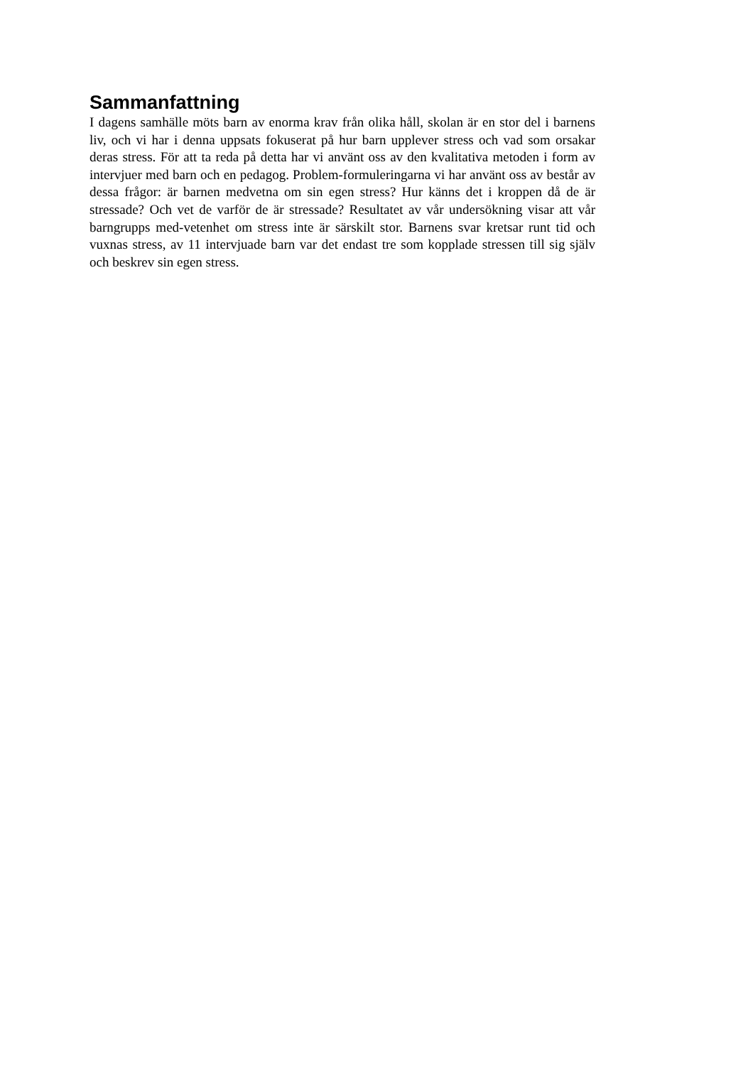Sammanfattning
I dagens samhälle möts barn av enorma krav från olika håll, skolan är en stor del i barnens liv, och vi har i denna uppsats fokuserat på hur barn upplever stress och vad som orsakar deras stress. För att ta reda på detta har vi använt oss av den kvalitativa metoden i form av intervjuer med barn och en pedagog. Problem-formuleringarna vi har använt oss av består av dessa frågor: är barnen medvetna om sin egen stress? Hur känns det i kroppen då de är stressade? Och vet de varför de är stressade? Resultatet av vår undersökning visar att vår barngrupps med-vetenhet om stress inte är särskilt stor. Barnens svar kretsar runt tid och vuxnas stress, av 11 intervjuade barn var det endast tre som kopplade stressen till sig själv och beskrev sin egen stress.